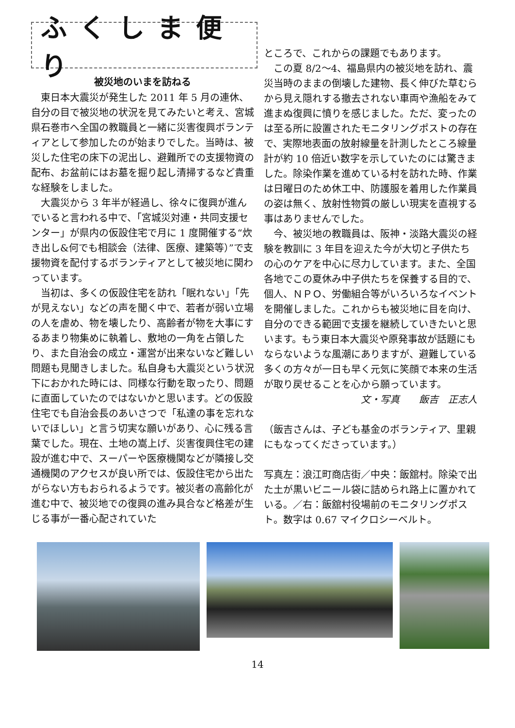ふくしま便り
被災地のいまを訪ねる
東日本大震災が発生した 2011 年 5 月の連休、自分の目で被災地の状況を見てみたいと考え、宮城県石巻市へ全国の教職員と一緒に災害復興ボランティアとして参加したのが始まりでした。当時は、被災した住宅の床下の泥出し、避難所での支援物資の配布、お盆前にはお墓を掘り起し清掃するなど貴重な経験をしました。
大震災から 3 年半が経過し、徐々に復興が進んでいると言われる中で、「宮城災対連・共同支援センター」が県内の仮設住宅で月に 1 度開催する“炊き出し&何でも相談会（法律、医療、建築等）”で支援物資を配付するボランティアとして被災地に関わっています。
当初は、多くの仮設住宅を訪れ「眠れない」「先が見えない」などの声を聞く中で、若者が弱い立場の人を虐め、物を壊したり、高齢者が物を大事にするあまり物集めに執着し、敷地の一角を占領したり、また自治会の成立・運営が出来ないなど難しい問題も見聞きしました。私自身も大震災という状況下におかれた時には、同様な行動を取ったり、問題に直面していたのではないかと思います。どの仮設住宅でも自治会長のあいさつで「私達の事を忘れないでほしい」と言う切実な願いがあり、心に残る言葉でした。現在、土地の嵩上げ、災害復興住宅の建設が進む中で、スーパーや医療機関などが隣接し交通機関のアクセスが良い所では、仮設住宅から出たがらない方もおられるようです。被災者の高齢化が進む中で、被災地での復興の進み具合など格差が生じる事が一番心配されていた
ところで、これからの課題でもあります。
この夏 8/2〜4、福島県内の被災地を訪れ、震災当時のままの倒壊した建物、長く伸びた草むらから見え隠れする撤去されない車両や漁船をみて進まぬ復興に憤りを感じました。ただ、変ったのは至る所に設置されたモニタリングポストの存在で、実際地表面の放射線量を計測したところ線量計が約 10 倍近い数字を示していたのには驚きました。除染作業を進めている村を訪れた時、作業は日曜日のため休工中、防護服を着用した作業員の姿は無く、放射性物質の厳しい現実を直視する事はありませんでした。
今、被災地の教職員は、阪神・淡路大震災の経験を教訓に 3 年目を迎えた今が大切と子供たちの心のケアを中心に尽力しています。また、全国各地でこの夏休み中子供たちを保養する目的で、個人、ＮＰＯ、労働組合等がいろいろなイベントを開催しました。これからも被災地に目を向け、自分のできる範囲で支援を継続していきたいと思います。もう東日本大震災や原発事故が話題にもならないような風潮にありますが、避難している多くの方々が一日も早く元気に笑顔で本来の生活が取り戻せることを心から願っています。
文・写真　　飯吉　正志人
（飯吉さんは、子ども基金のボランティア、里親にもなってくださっています。）
写真左：浪江町商店街／中央：飯舘村。除染で出た土が黒いビニール袋に詰められ路上に置かれている。／右：飯舘村役場前のモニタリングポスト。数字は 0.67 マイクロシーベルト。
14